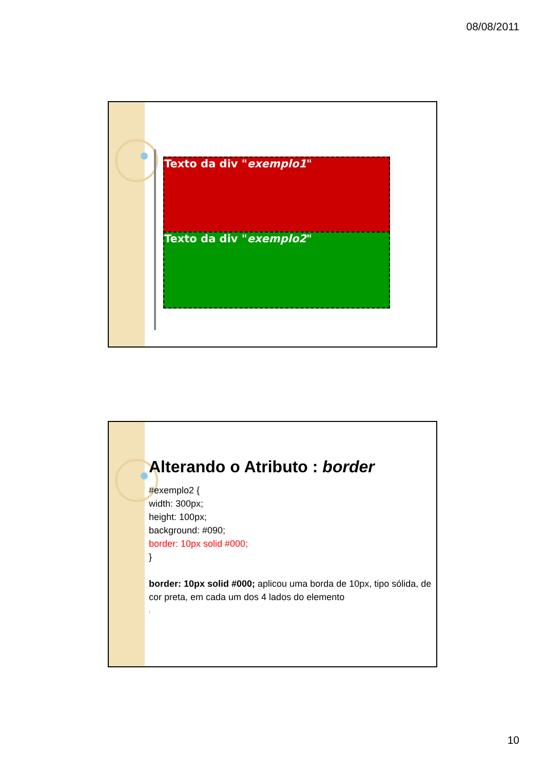08/08/2011
Texto da div "exemplo1"
Texto da div "exemplo2"
Alterando o Atributo : border
#exemplo2 {
width: 300px;
height: 100px;
background: #090;
border: 10px solid #000;
}
border: 10px solid #000; aplicou uma borda de 10px, tipo sólida, de cor preta, em cada um dos 4 lados do elemento
:
10